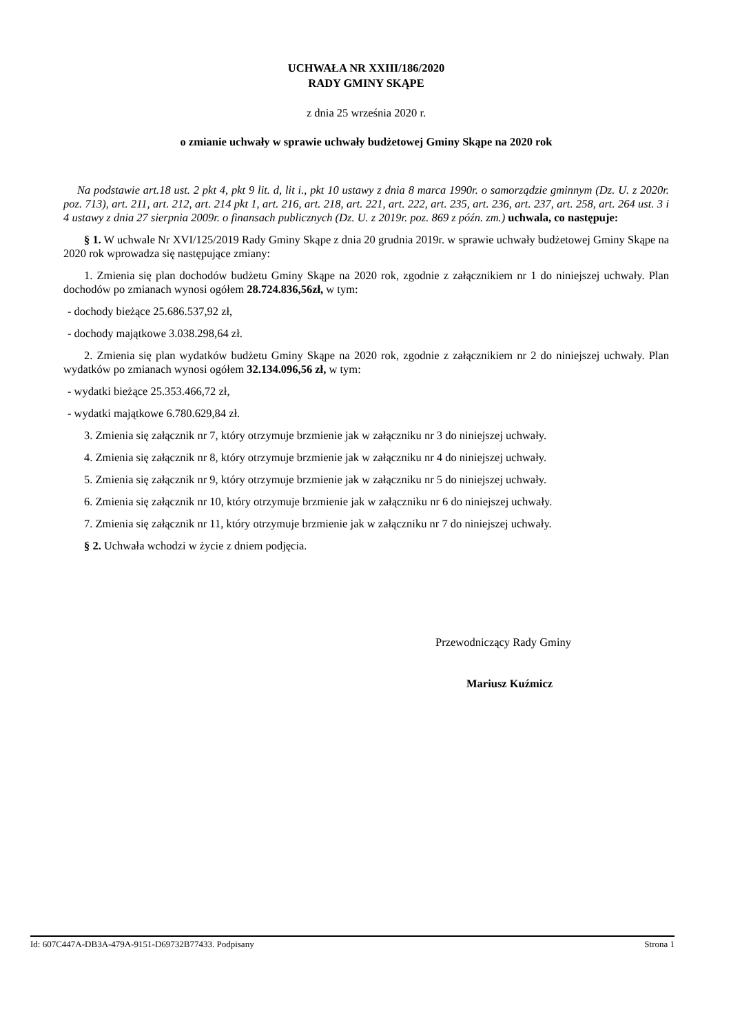UCHWAŁA NR XXIII/186/2020
RADY GMINY SKĄPE
z dnia 25 września 2020 r.
o zmianie uchwały w sprawie uchwały budżetowej Gminy Skąpe na 2020 rok
Na podstawie art.18 ust. 2 pkt 4, pkt 9 lit. d, lit i., pkt 10 ustawy z dnia 8 marca 1990r. o samorządzie gminnym (Dz. U. z 2020r. poz. 713), art. 211, art. 212, art. 214 pkt 1, art. 216, art. 218, art. 221, art. 222, art. 235, art. 236, art. 237, art. 258, art. 264 ust. 3 i 4 ustawy z dnia 27 sierpnia 2009r. o finansach publicznych (Dz. U. z 2019r. poz. 869 z późn. zm.) uchwala, co następuje:
§ 1. W uchwale Nr XVI/125/2019 Rady Gminy Skąpe z dnia 20 grudnia 2019r. w sprawie uchwały budżetowej Gminy Skąpe na 2020 rok wprowadza się następujące zmiany:
1. Zmienia się plan dochodów budżetu Gminy Skąpe na 2020 rok, zgodnie z załącznikiem nr 1 do niniejszej uchwały. Plan dochodów po zmianach wynosi ogółem 28.724.836,56zł, w tym:
- dochody bieżące 25.686.537,92 zł,
- dochody majątkowe 3.038.298,64 zł.
2. Zmienia się plan wydatków budżetu Gminy Skąpe na 2020 rok, zgodnie z załącznikiem nr 2 do niniejszej uchwały. Plan wydatków po zmianach wynosi ogółem 32.134.096,56 zł, w tym:
- wydatki bieżące 25.353.466,72 zł,
- wydatki majątkowe 6.780.629,84 zł.
3. Zmienia się załącznik nr 7, który otrzymuje brzmienie jak w załączniku nr 3 do niniejszej uchwały.
4. Zmienia się załącznik nr 8, który otrzymuje brzmienie jak w załączniku nr 4 do niniejszej uchwały.
5. Zmienia się załącznik nr 9, który otrzymuje brzmienie jak w załączniku nr 5 do niniejszej uchwały.
6. Zmienia się załącznik nr 10, który otrzymuje brzmienie jak w załączniku nr 6 do niniejszej uchwały.
7. Zmienia się załącznik nr 11, który otrzymuje brzmienie jak w załączniku nr 7 do niniejszej uchwały.
§ 2. Uchwała wchodzi w życie z dniem podjęcia.
Przewodniczący Rady Gminy
Mariusz Kuźmicz
Id: 607C447A-DB3A-479A-9151-D69732B77433. Podpisany Strona 1